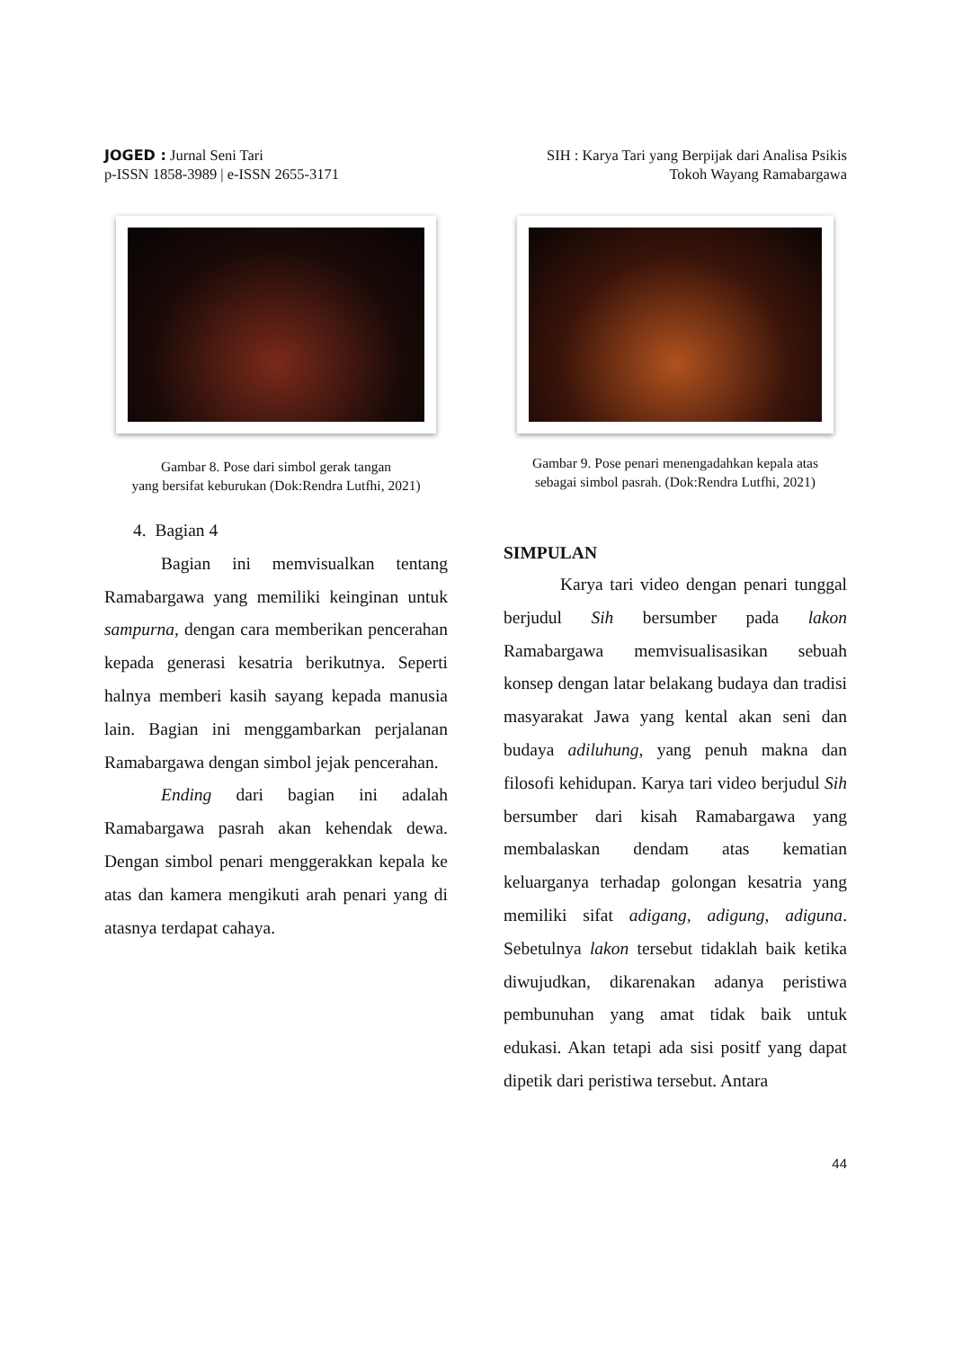JOGED : Jurnal Seni Tari
p-ISSN 1858-3989 | e-ISSN 2655-3171
SIH : Karya Tari yang Berpijak dari Analisa Psikis
Tokoh Wayang Ramabargawa
Gambar 8. Pose dari simbol gerak tangan
yang bersifat keburukan (Dok:Rendra Lutfhi, 2021)
4. Bagian 4
Bagian ini memvisualkan tentang Ramabargawa yang memiliki keinginan untuk sampurna, dengan cara memberikan pencerahan kepada generasi kesatria berikutnya. Seperti halnya memberi kasih sayang kepada manusia lain. Bagian ini menggambarkan perjalanan Ramabargawa dengan simbol jejak pencerahan.
Ending dari bagian ini adalah Ramabargawa pasrah akan kehendak dewa. Dengan simbol penari menggerakkan kepala ke atas dan kamera mengikuti arah penari yang di atasnya terdapat cahaya.
Gambar 9. Pose penari menengadahkan kepala atas
sebagai simbol pasrah. (Dok:Rendra Lutfhi, 2021)
SIMPULAN
Karya tari video dengan penari tunggal berjudul Sih bersumber pada lakon Ramabargawa memvisualisasikan sebuah konsep dengan latar belakang budaya dan tradisi masyarakat Jawa yang kental akan seni dan budaya adiluhung, yang penuh makna dan filosofi kehidupan. Karya tari video berjudul Sih bersumber dari kisah Ramabargawa yang membalaskan dendam atas kematian keluarganya terhadap golongan kesatria yang memiliki sifat adigang, adigung, adiguna. Sebetulnya lakon tersebut tidaklah baik ketika diwujudkan, dikarenakan adanya peristiwa pembunuhan yang amat tidak baik untuk edukasi. Akan tetapi ada sisi positf yang dapat dipetik dari peristiwa tersebut. Antara
44